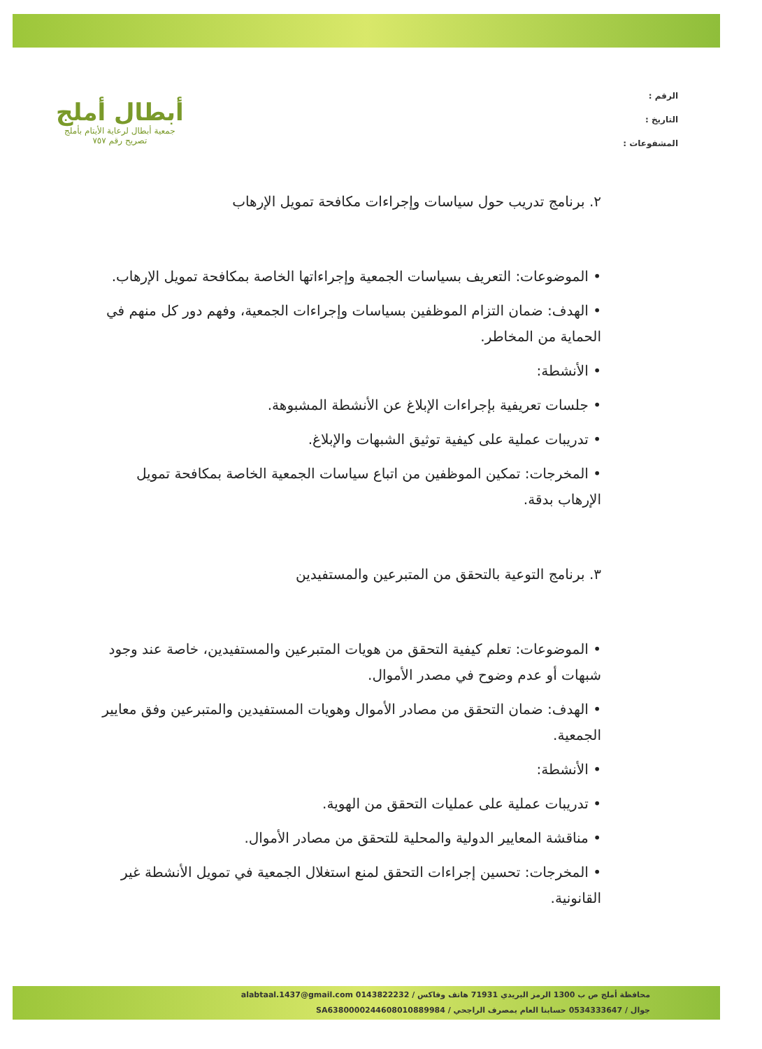الرقم :
التاريخ :
المشفوعات :
أبطال أملج
جمعية أبطال لرعاية الأيتام بأملج
تصريح رقم ٧٥٧
٢. برنامج تدريب حول سياسات وإجراءات مكافحة تمويل الإرهاب
• الموضوعات: التعريف بسياسات الجمعية وإجراءاتها الخاصة بمكافحة تمويل الإرهاب.
• الهدف: ضمان التزام الموظفين بسياسات وإجراءات الجمعية، وفهم دور كل منهم في الحماية من المخاطر.
• الأنشطة:
• جلسات تعريفية بإجراءات الإبلاغ عن الأنشطة المشبوهة.
• تدريبات عملية على كيفية توثيق الشبهات والإبلاغ.
• المخرجات: تمكين الموظفين من اتباع سياسات الجمعية الخاصة بمكافحة تمويل الإرهاب بدقة.
٣. برنامج التوعية بالتحقق من المتبرعين والمستفيدين
• الموضوعات: تعلم كيفية التحقق من هويات المتبرعين والمستفيدين، خاصة عند وجود شبهات أو عدم وضوح في مصدر الأموال.
• الهدف: ضمان التحقق من مصادر الأموال وهويات المستفيدين والمتبرعين وفق معايير الجمعية.
• الأنشطة:
• تدريبات عملية على عمليات التحقق من الهوية.
• مناقشة المعايير الدولية والمحلية للتحقق من مصادر الأموال.
• المخرجات: تحسين إجراءات التحقق لمنع استغلال الجمعية في تمويل الأنشطة غير القانونية.
محافظة أملج ص ب 1300 الرمز البريدي 71931 هاتف وفاكس / 0143822232 alabtaal.1437@gmail.com
جوال / 0534333647 حسابنا العام بمصرف الراجحي / SA6380000244608010889984